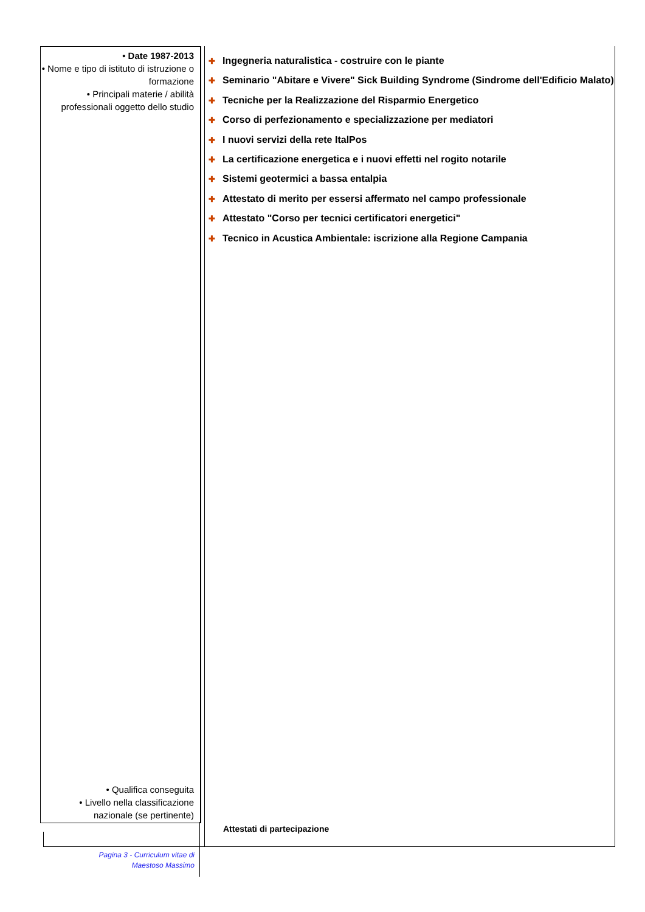• Date 1987-2013
• Nome e tipo di istituto di istruzione o formazione
• Principali materie / abilità professionali oggetto dello studio
• Qualifica conseguita
• Livello nella classificazione nazionale (se pertinente)
✚ Ingegneria naturalistica - costruire con le piante
✚ Seminario "Abitare e Vivere" Sick Building Syndrome (Sindrome dell'Edificio Malato)
✚ Tecniche per la Realizzazione del Risparmio Energetico
✚ Corso di perfezionamento e specializzazione per mediatori
✚ I nuovi servizi della rete ItalPos
✚ La certificazione energetica e i nuovi effetti nel rogito notarile
✚ Sistemi geotermici a bassa entalpia
✚ Attestato di merito per essersi affermato nel campo professionale
✚ Attestato "Corso per tecnici certificatori energetici"
✚ Tecnico in Acustica Ambientale: iscrizione alla Regione Campania
Attestati di partecipazione
Pagina 3 - Curriculum vitae di
Maestoso Massimo